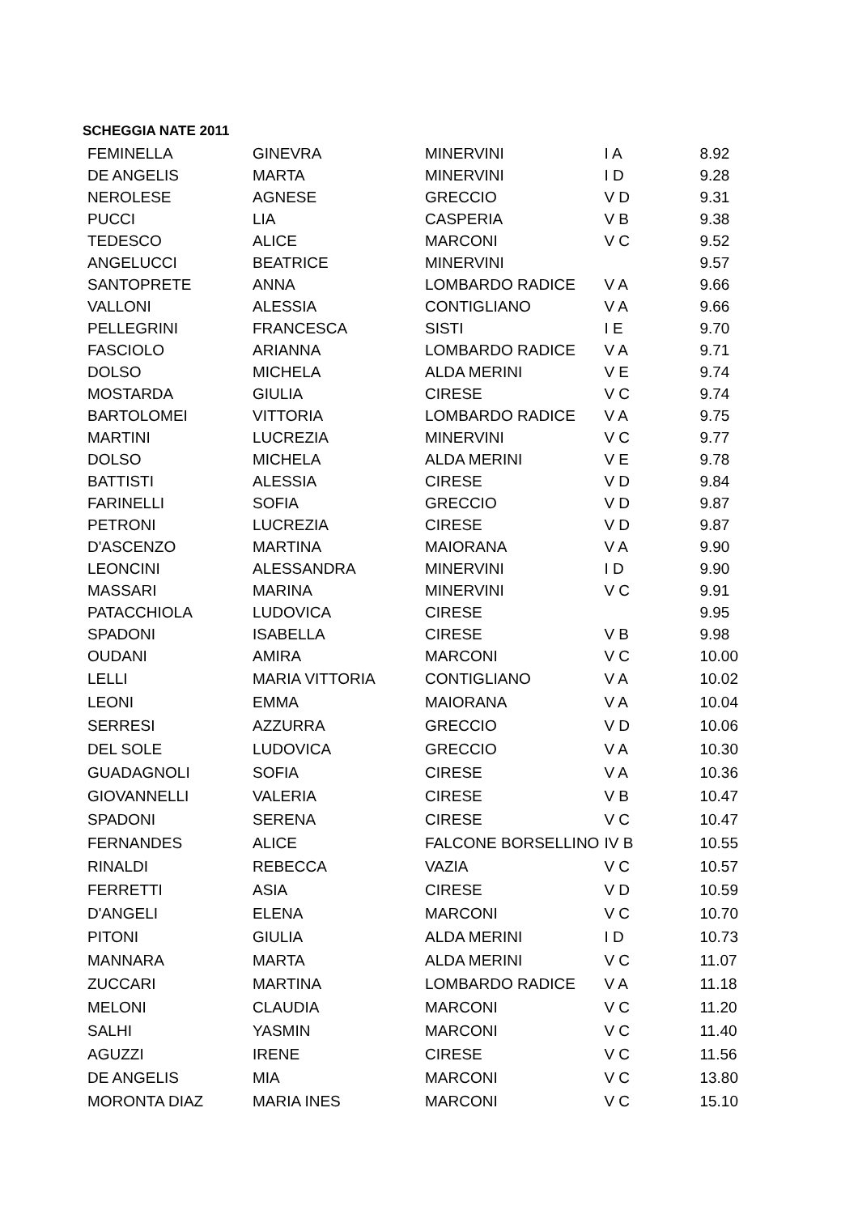SCHEGGIA NATE 2011
| FEMINELLA | GINEVRA | MINERVINI | I A | 8.92 |
| DE ANGELIS | MARTA | MINERVINI | I D | 9.28 |
| NEROLESE | AGNESE | GRECCIO | V D | 9.31 |
| PUCCI | LIA | CASPERIA | V B | 9.38 |
| TEDESCO | ALICE | MARCONI | V C | 9.52 |
| ANGELUCCI | BEATRICE | MINERVINI | | 9.57 |
| SANTOPRETE | ANNA | LOMBARDO RADICE | V A | 9.66 |
| VALLONI | ALESSIA | CONTIGLIANO | V A | 9.66 |
| PELLEGRINI | FRANCESCA | SISTI | I E | 9.70 |
| FASCIOLO | ARIANNA | LOMBARDO RADICE | V A | 9.71 |
| DOLSO | MICHELA | ALDA MERINI | V E | 9.74 |
| MOSTARDA | GIULIA | CIRESE | V C | 9.74 |
| BARTOLOMEI | VITTORIA | LOMBARDO RADICE | V A | 9.75 |
| MARTINI | LUCREZIA | MINERVINI | V C | 9.77 |
| DOLSO | MICHELA | ALDA MERINI | V E | 9.78 |
| BATTISTI | ALESSIA | CIRESE | V D | 9.84 |
| FARINELLI | SOFIA | GRECCIO | V D | 9.87 |
| PETRONI | LUCREZIA | CIRESE | V D | 9.87 |
| D'ASCENZO | MARTINA | MAIORANA | V A | 9.90 |
| LEONCINI | ALESSANDRA | MINERVINI | I D | 9.90 |
| MASSARI | MARINA | MINERVINI | V C | 9.91 |
| PATACCHIOLA | LUDOVICA | CIRESE | | 9.95 |
| SPADONI | ISABELLA | CIRESE | V B | 9.98 |
| OUDANI | AMIRA | MARCONI | V C | 10.00 |
| LELLI | MARIA VITTORIA | CONTIGLIANO | V A | 10.02 |
| LEONI | EMMA | MAIORANA | V A | 10.04 |
| SERRESI | AZZURRA | GRECCIO | V D | 10.06 |
| DEL SOLE | LUDOVICA | GRECCIO | V A | 10.30 |
| GUADAGNOLI | SOFIA | CIRESE | V A | 10.36 |
| GIOVANNELLI | VALERIA | CIRESE | V B | 10.47 |
| SPADONI | SERENA | CIRESE | V C | 10.47 |
| FERNANDES | ALICE | FALCONE BORSELLINO | IV B | 10.55 |
| RINALDI | REBECCA | VAZIA | V C | 10.57 |
| FERRETTI | ASIA | CIRESE | V D | 10.59 |
| D'ANGELI | ELENA | MARCONI | V C | 10.70 |
| PITONI | GIULIA | ALDA MERINI | I D | 10.73 |
| MANNARA | MARTA | ALDA MERINI | V C | 11.07 |
| ZUCCARI | MARTINA | LOMBARDO RADICE | V A | 11.18 |
| MELONI | CLAUDIA | MARCONI | V C | 11.20 |
| SALHI | YASMIN | MARCONI | V C | 11.40 |
| AGUZZI | IRENE | CIRESE | V C | 11.56 |
| DE ANGELIS | MIA | MARCONI | V C | 13.80 |
| MORONTA DIAZ | MARIA INES | MARCONI | V C | 15.10 |